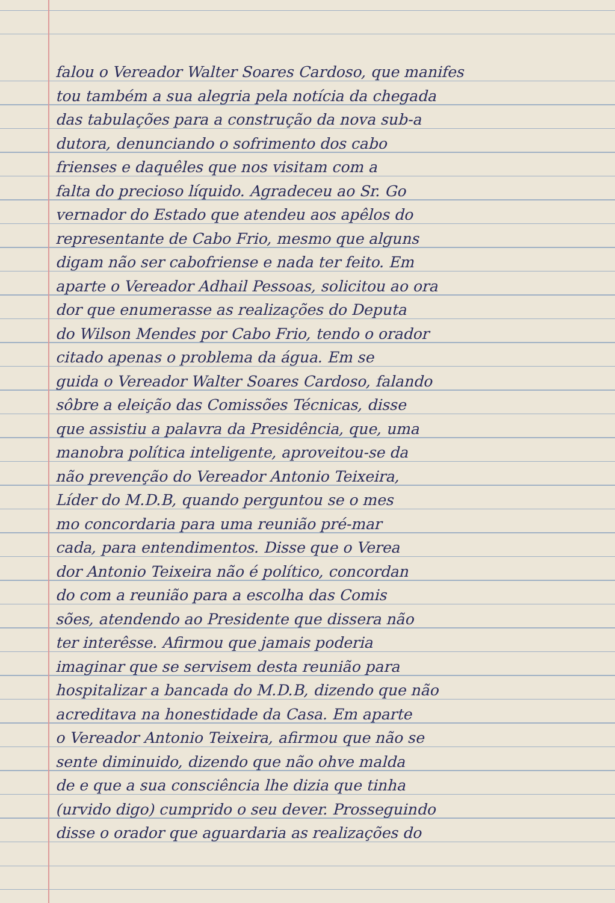falou o Vereador Walter Soares Cardoso, que manifes
tou também a sua alegria pela notícia da chegada
das tabulações para a construção da nova sub-a
dutora, denunciando o sofrimento dos cabo
frienses e daquêles que nos visitam com a
falta do precioso líquido. Agradeceu ao Sr. Go
vernador do Estado que atendeu aos apêlos do
representante de Cabo Frio, mesmo que alguns
digam não ser cabofriense e nada ter feito. Em
aparte o Vereador Adhail Pessoas, solicitou ao ora
dor que enumerasse as realizações do Deputa
do Wilson Mendes por Cabo Frio, tendo o orador
citado apenas o problema da água. Em se
guida o Vereador Walter Soares Cardoso, falando
sôbre a eleição das Comissões Técnicas, disse
que assistiu a palavra da Presidência, que, uma
manobra política inteligente, aproveitou-se da
não prevenção do Vereador Antonio Teixeira,
Líder do M.D.B, quando perguntou se o mes
mo concordaria para uma reunião pré-mar
cada, para entendimentos. Disse que o Verea
dor Antonio Teixeira não é político, concordan
do com a reunião para a escolha das Comis
sões, atendendo ao Presidente que dissera não
ter interêsse. Afirmou que jamais poderia
imaginar que se servisem desta reunião para
hospitalizar a bancada do M.D.B, dizendo que não
acreditava na honestidade da Casa. Em aparte
o Vereador Antonio Teixeira, afirmou que não se
sente diminuido, dizendo que não ohve malda
de e que a sua consciência lhe dizia que tinha
(urvido digo) cumprido o seu dever. Prosseguindo
disse o orador que aguardaria as realizações do